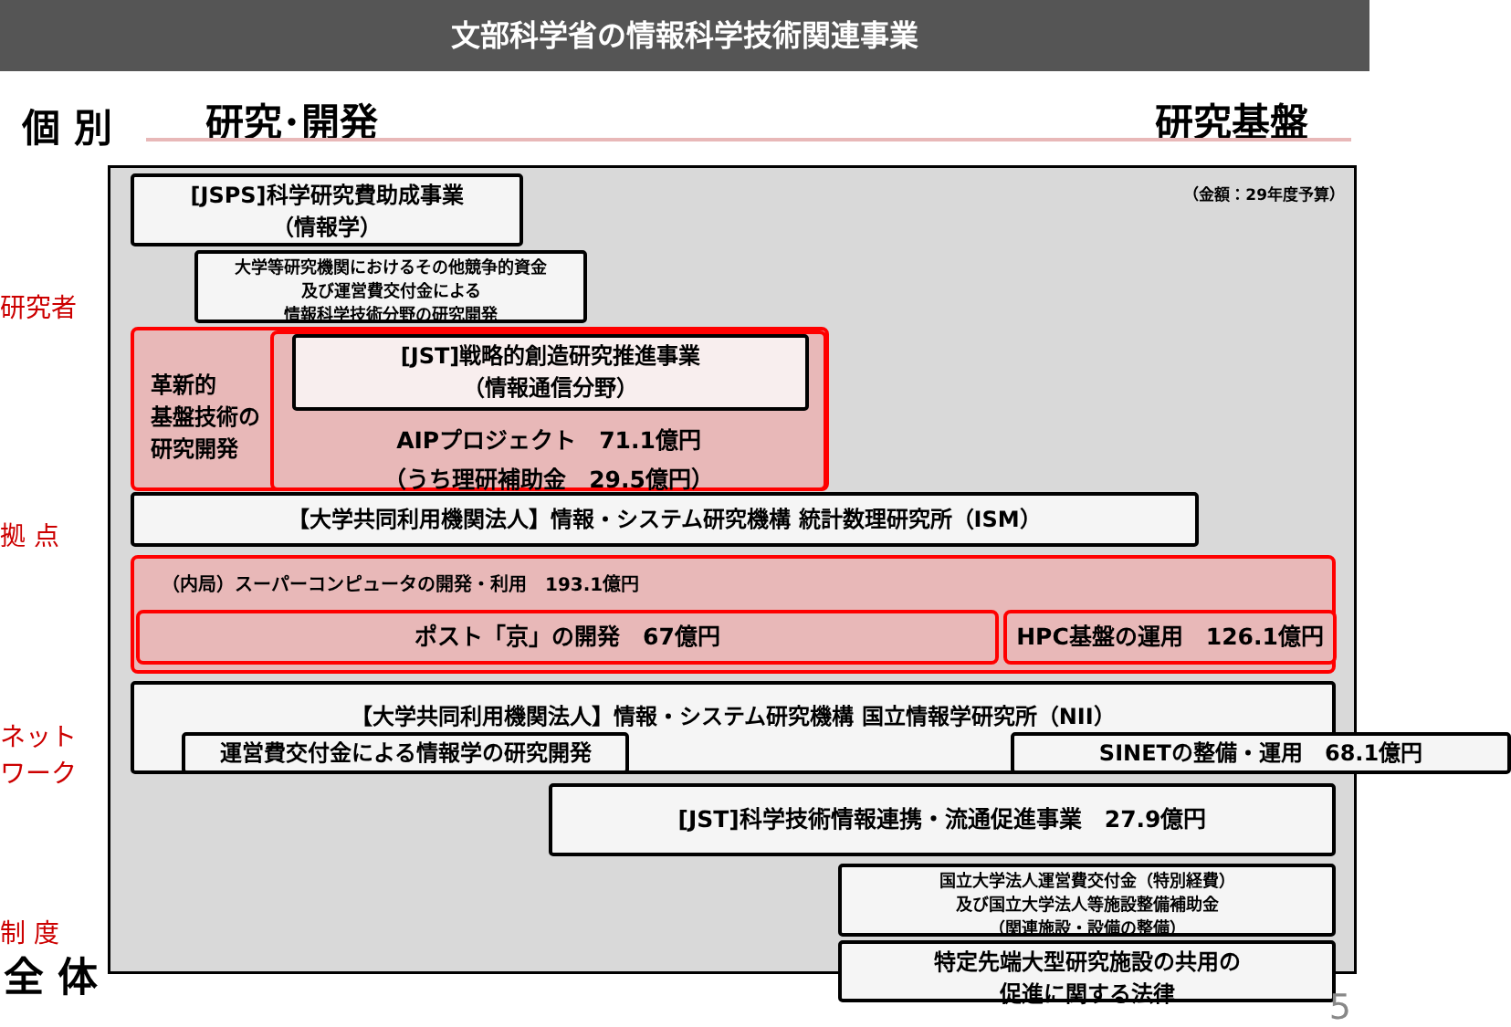文部科学省の情報科学技術関連事業
個 別 研究･開発 研究基盤
研究者
拠 点
ネット
ワーク
制 度
全 体
（金額：29年度予算）
[JSPS]科学研究費助成事業
（情報学）
大学等研究機関におけるその他競争的資金
及び運営費交付金による
情報科学技術分野の研究開発
革新的
基盤技術の
研究開発
[JST]戦略的創造研究推進事業
（情報通信分野）
AIPプロジェクト　71.1億円
（うち理研補助金　29.5億円）
【大学共同利用機関法人】情報・システム研究機構 統計数理研究所（ISM）
（内局）スーパーコンピュータの開発・利用　193.1億円
ポスト「京」の開発　67億円 HPC基盤の運用　126.1億円
【大学共同利用機関法人】情報・システム研究機構 国立情報学研究所（NII）
運営費交付金による情報学の研究開発 SINETの整備・運用　68.1億円
[JST]科学技術情報連携・流通促進事業　27.9億円
国立大学法人運営費交付金（特別経費）
及び国立大学法人等施設整備補助金
（関連施設・設備の整備）
特定先端大型研究施設の共用の
促進に関する法律
5